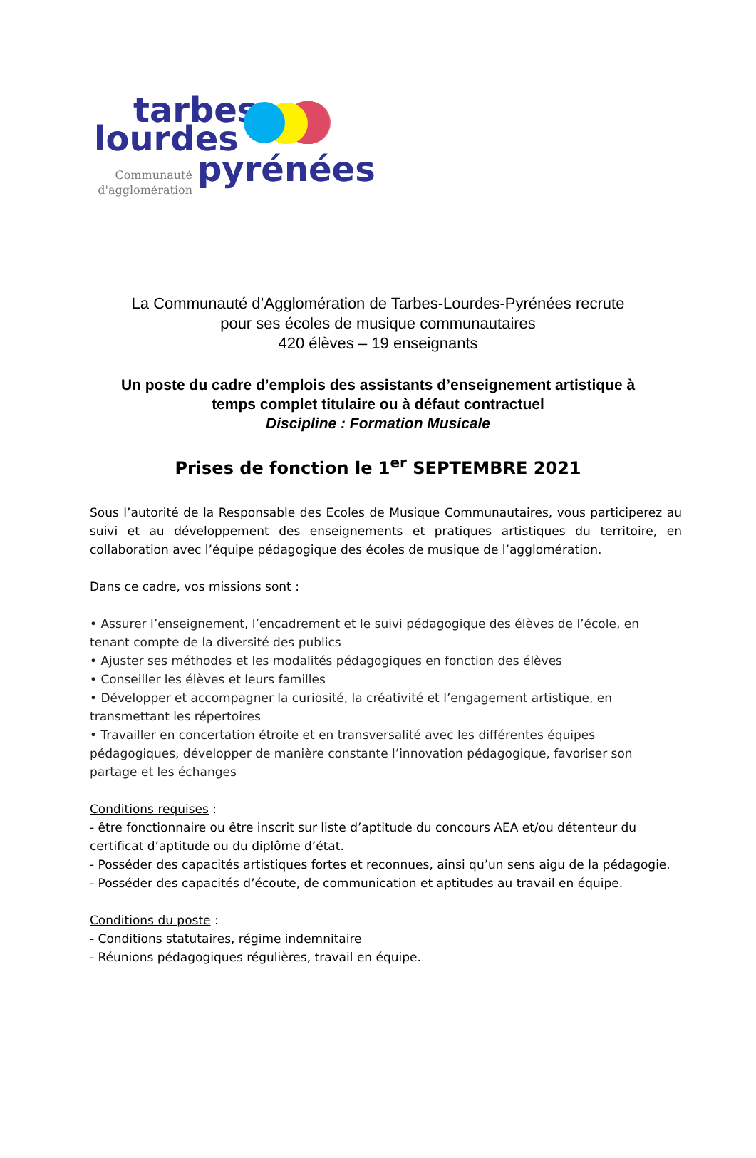tarbes
lourdes
pyrénées
Communauté
d'agglomération
La Communauté d’Agglomération de Tarbes-Lourdes-Pyrénées recrute
pour ses écoles de musique communautaires
420 élèves – 19 enseignants
Un poste du cadre d’emplois des assistants d’enseignement artistique à
temps complet titulaire ou à défaut contractuel
Discipline : Formation Musicale
Prises de fonction le 1<sup>er</sup> SEPTEMBRE 2021
Sous l’autorité de la Responsable des Ecoles de Musique Communautaires, vous participerez au suivi et au développement des enseignements et pratiques artistiques du territoire, en collaboration avec l’équipe pédagogique des écoles de musique de l’agglomération.
Dans ce cadre, vos missions sont :
• Assurer l’enseignement, l’encadrement et le suivi pédagogique des élèves de l’école, en tenant compte de la diversité des publics
• Ajuster ses méthodes et les modalités pédagogiques en fonction des élèves
• Conseiller les élèves et leurs familles
• Développer et accompagner la curiosité, la créativité et l’engagement artistique, en transmettant les répertoires
• Travailler en concertation étroite et en transversalité avec les différentes équipes pédagogiques, développer de manière constante l’innovation pédagogique, favoriser son partage et les échanges
Conditions requises :
- être fonctionnaire ou être inscrit sur liste d’aptitude du concours AEA et/ou détenteur du certificat d’aptitude ou du diplôme d’état.
- Posséder des capacités artistiques fortes et reconnues, ainsi qu’un sens aigu de la pédagogie.
- Posséder des capacités d’écoute, de communication et aptitudes au travail en équipe.
Conditions du poste :
- Conditions statutaires, régime indemnitaire
- Réunions pédagogiques régulières, travail en équipe.